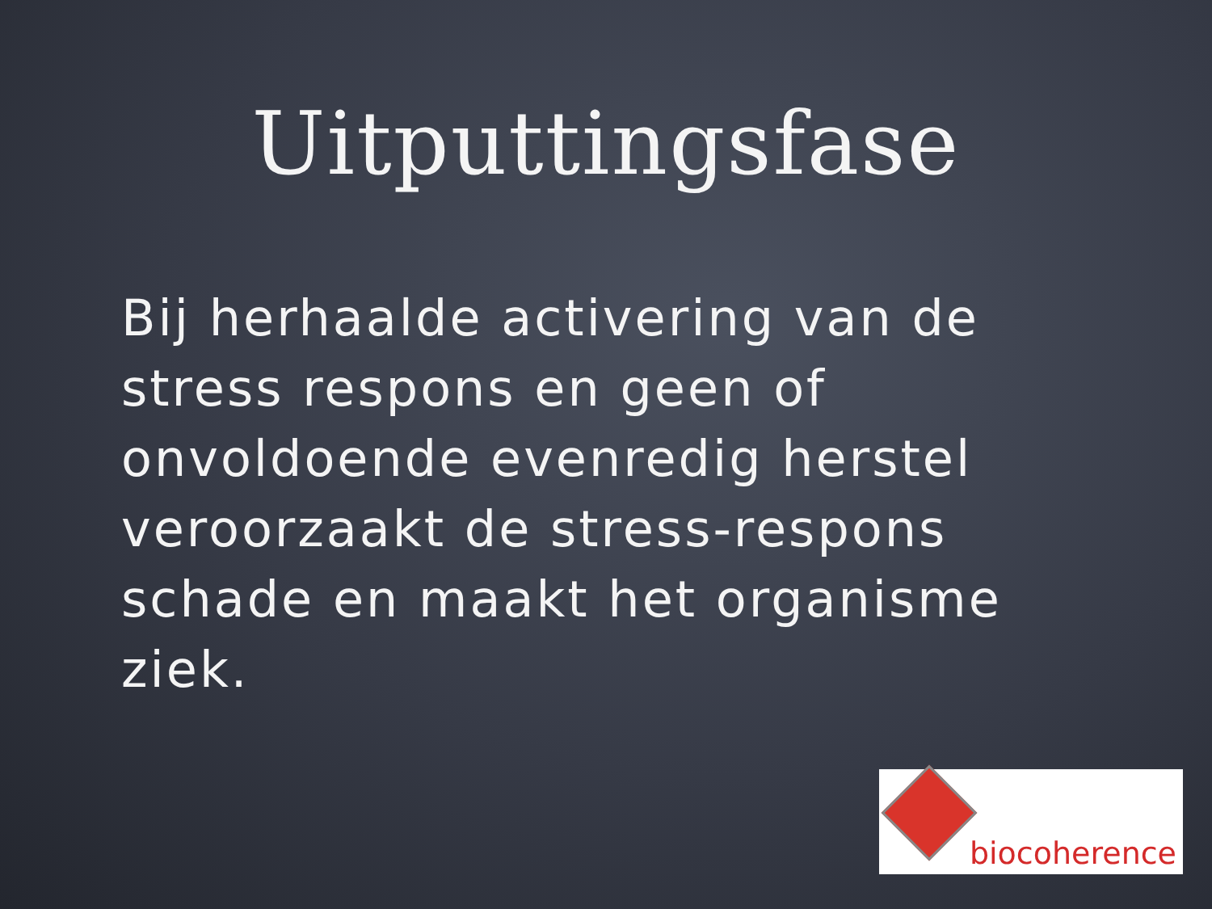Uitputtingsfase
Bij herhaalde activering van de stress respons en geen of onvoldoende evenredig herstel veroorzaakt de stress-respons schade en maakt het organisme ziek.
biocoherence